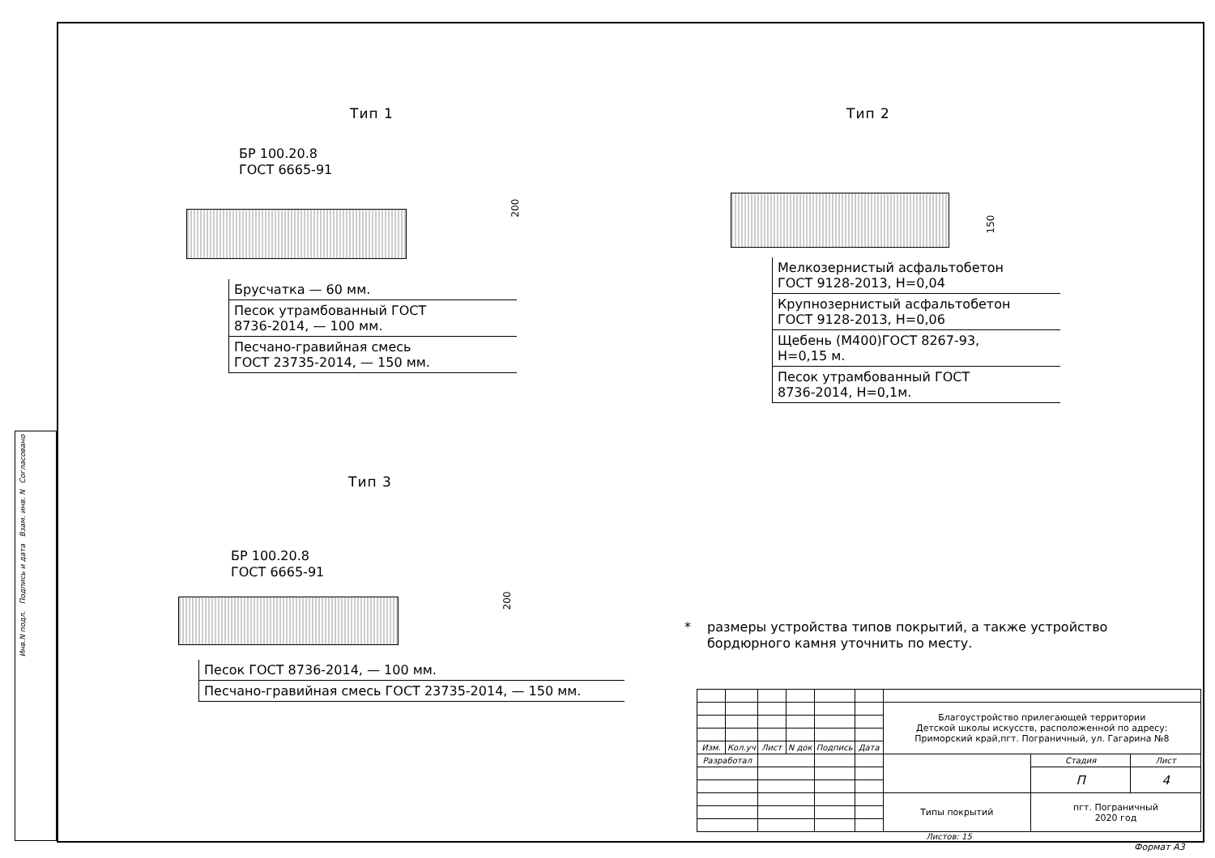Согласовано
Взам. инв. N
Подпись и дата
Инв.N подл.
Тип 1
БР 100.20.8
ГОСТ 6665-91
Брусчатка — 60 мм.
Песок утрамбованный ГОСТ
8736-2014, — 100 мм.
Песчано-гравийная смесь
ГОСТ 23735-2014, — 150 мм.
200
Тип 2
150
Мелкозернистый асфальтобетон
ГОСТ 9128-2013, H=0,04
Крупнозернистый асфальтобетон
ГОСТ 9128-2013, H=0,06
Щебень (М400)ГОСТ 8267-93,
H=0,15 м.
Песок утрамбованный ГОСТ
8736-2014, H=0,1м.
Тип 3
БР 100.20.8
ГОСТ 6665-91
200
Песок ГОСТ 8736-2014, — 100 мм.
Песчано-гравийная смесь ГОСТ 23735-2014, — 150 мм.
* размеры устройства типов покрытий, а также устройство
бордюрного камня уточнить по месту.
| | | | | | | Благоустройство прилегающей территории Детской школы искусств, расположенной по адресу: Приморский край,пгт. Пограничный, ул. Гагарина №8 | | |
| Изм. | Кол.уч | Лист | N док | Подпись | Дата | | | |
| Разработал | | | | | | | Стадия | Лист |
| | | | | | | | П | 4 |
| | | | | | | Типы покрытий | пгт. Пограничный 2020 год | |
Листов: 15
Формат А3